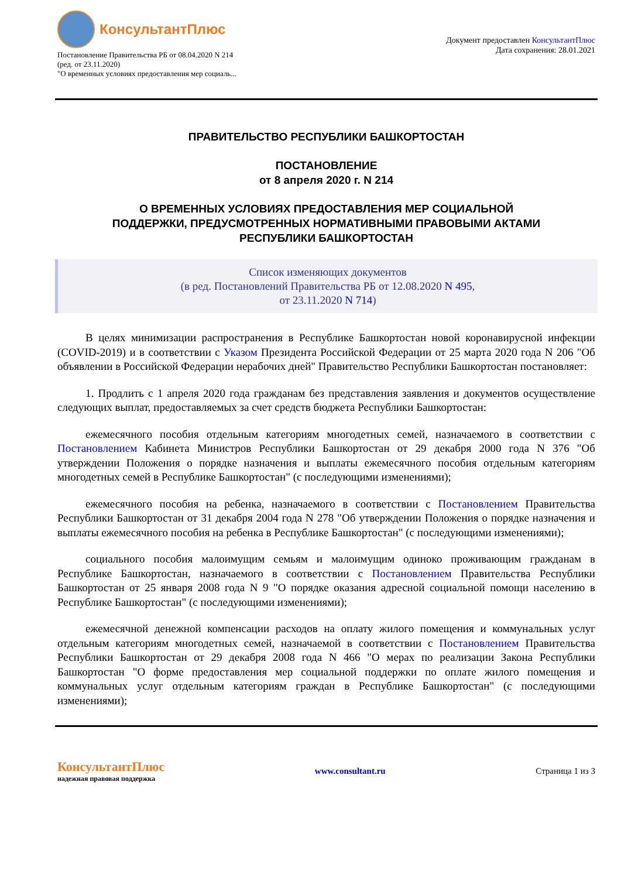КонсультантПлюс
Постановление Правительства РБ от 08.04.2020 N 214
(ред. от 23.11.2020)
"О временных условиях предоставления мер социаль...
Документ предоставлен КонсультантПлюс
Дата сохранения: 28.01.2021
ПРАВИТЕЛЬСТВО РЕСПУБЛИКИ БАШКОРТОСТАН
ПОСТАНОВЛЕНИЕ
от 8 апреля 2020 г. N 214
О ВРЕМЕННЫХ УСЛОВИЯХ ПРЕДОСТАВЛЕНИЯ МЕР СОЦИАЛЬНОЙ
ПОДДЕРЖКИ, ПРЕДУСМОТРЕННЫХ НОРМАТИВНЫМИ ПРАВОВЫМИ АКТАМИ
РЕСПУБЛИКИ БАШКОРТОСТАН
Список изменяющих документов
(в ред. Постановлений Правительства РБ от 12.08.2020 N 495,
от 23.11.2020 N 714)
В целях минимизации распространения в Республике Башкортостан новой коронавирусной инфекции (COVID-2019) и в соответствии с Указом Президента Российской Федерации от 25 марта 2020 года N 206 "Об объявлении в Российской Федерации нерабочих дней" Правительство Республики Башкортостан постановляет:
1. Продлить с 1 апреля 2020 года гражданам без представления заявления и документов осуществление следующих выплат, предоставляемых за счет средств бюджета Республики Башкортостан:
ежемесячного пособия отдельным категориям многодетных семей, назначаемого в соответствии с Постановлением Кабинета Министров Республики Башкортостан от 29 декабря 2000 года N 376 "Об утверждении Положения о порядке назначения и выплаты ежемесячного пособия отдельным категориям многодетных семей в Республике Башкортостан" (с последующими изменениями);
ежемесячного пособия на ребенка, назначаемого в соответствии с Постановлением Правительства Республики Башкортостан от 31 декабря 2004 года N 278 "Об утверждении Положения о порядке назначения и выплаты ежемесячного пособия на ребенка в Республике Башкортостан" (с последующими изменениями);
социального пособия малоимущим семьям и малоимущим одиноко проживающим гражданам в Республике Башкортостан, назначаемого в соответствии с Постановлением Правительства Республики Башкортостан от 25 января 2008 года N 9 "О порядке оказания адресной социальной помощи населению в Республике Башкортостан" (с последующими изменениями);
ежемесячной денежной компенсации расходов на оплату жилого помещения и коммунальных услуг отдельным категориям многодетных семей, назначаемой в соответствии с Постановлением Правительства Республики Башкортостан от 29 декабря 2008 года N 466 "О мерах по реализации Закона Республики Башкортостан "О форме предоставления мер социальной поддержки по оплате жилого помещения и коммунальных услуг отдельным категориям граждан в Республике Башкортостан" (с последующими изменениями);
КонсультантПлюс
надежная правовая поддержка
www.consultant.ru Страница 1 из 3